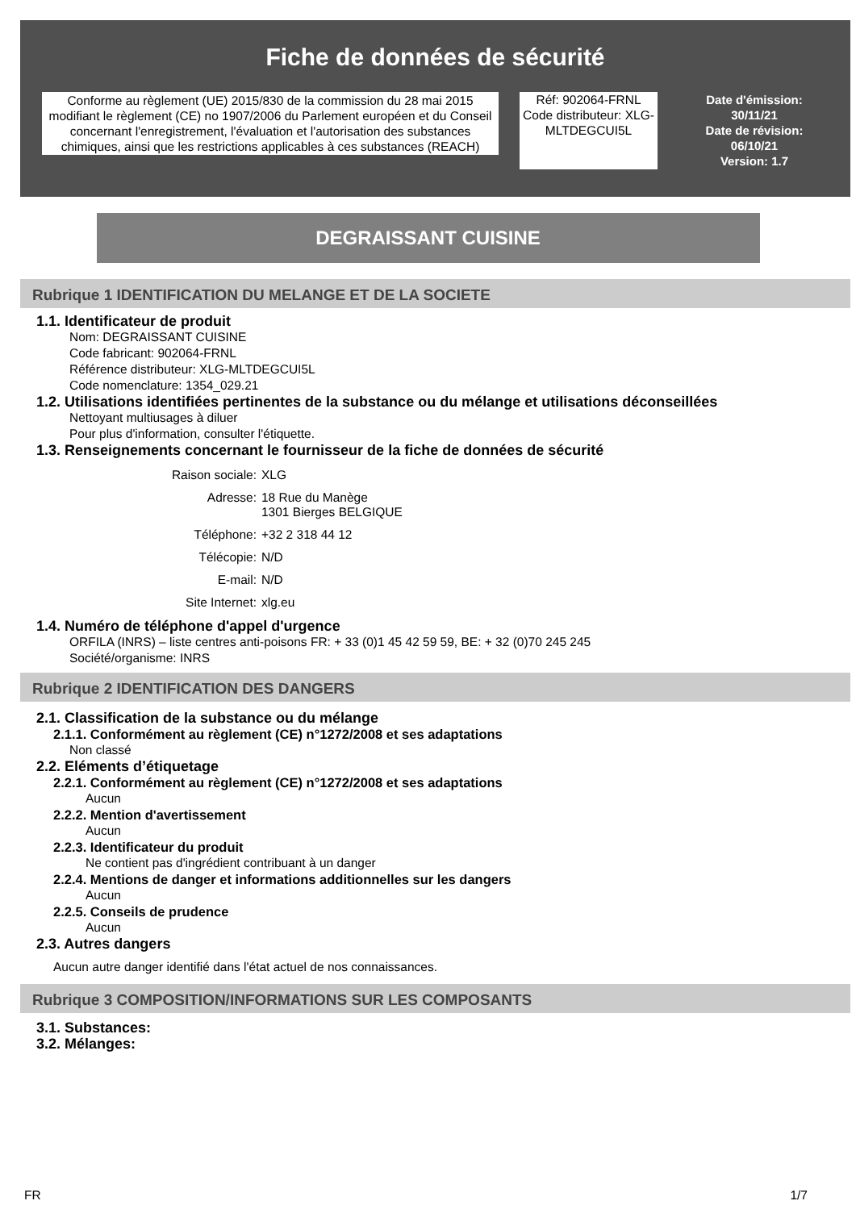Fiche de données de sécurité
Conforme au règlement (UE) 2015/830 de la commission du 28 mai 2015 modifiant le règlement (CE) no 1907/2006 du Parlement européen et du Conseil concernant l'enregistrement, l'évaluation et l'autorisation des substances chimiques, ainsi que les restrictions applicables à ces substances (REACH)
Réf: 902064-FRNL
Code distributeur: XLG-MLTDEGCUI5L
Date d'émission:
30/11/21
Date de révision:
06/10/21
Version: 1.7
DEGRAISSANT CUISINE
Rubrique 1 IDENTIFICATION DU MELANGE ET DE LA SOCIETE
1.1. Identificateur de produit
Nom: DEGRAISSANT CUISINE
Code fabricant: 902064-FRNL
Référence distributeur: XLG-MLTDEGCUI5L
Code nomenclature: 1354_029.21
1.2. Utilisations identifiées pertinentes de la substance ou du mélange et utilisations déconseillées
Nettoyant multiusages à diluer
Pour plus d'information, consulter l'étiquette.
1.3. Renseignements concernant le fournisseur de la fiche de données de sécurité
Raison sociale:
XLG
Adresse:
18 Rue du Manège
1301 Bierges BELGIQUE
Téléphone:
+32 2 318 44 12
Télécopie:
N/D
E-mail:
N/D
Site Internet:
xlg.eu
1.4. Numéro de téléphone d'appel d'urgence
ORFILA (INRS) – liste centres anti-poisons FR: + 33 (0)1 45 42 59 59, BE: + 32 (0)70 245 245
Société/organisme: INRS
Rubrique 2 IDENTIFICATION DES DANGERS
2.1. Classification de la substance ou du mélange
2.1.1. Conformément au règlement (CE) n°1272/2008 et ses adaptations
Non classé
2.2. Eléments d’étiquetage
2.2.1. Conformément au règlement (CE) n°1272/2008 et ses adaptations
Aucun
2.2.2. Mention d'avertissement
Aucun
2.2.3. Identificateur du produit
Ne contient pas d'ingrédient contribuant à un danger
2.2.4. Mentions de danger et informations additionnelles sur les dangers
Aucun
2.2.5. Conseils de prudence
Aucun
2.3. Autres dangers
Aucun autre danger identifié dans l'état actuel de nos connaissances.
Rubrique 3 COMPOSITION/INFORMATIONS SUR LES COMPOSANTS
3.1. Substances:
3.2. Mélanges:
FR 1/7